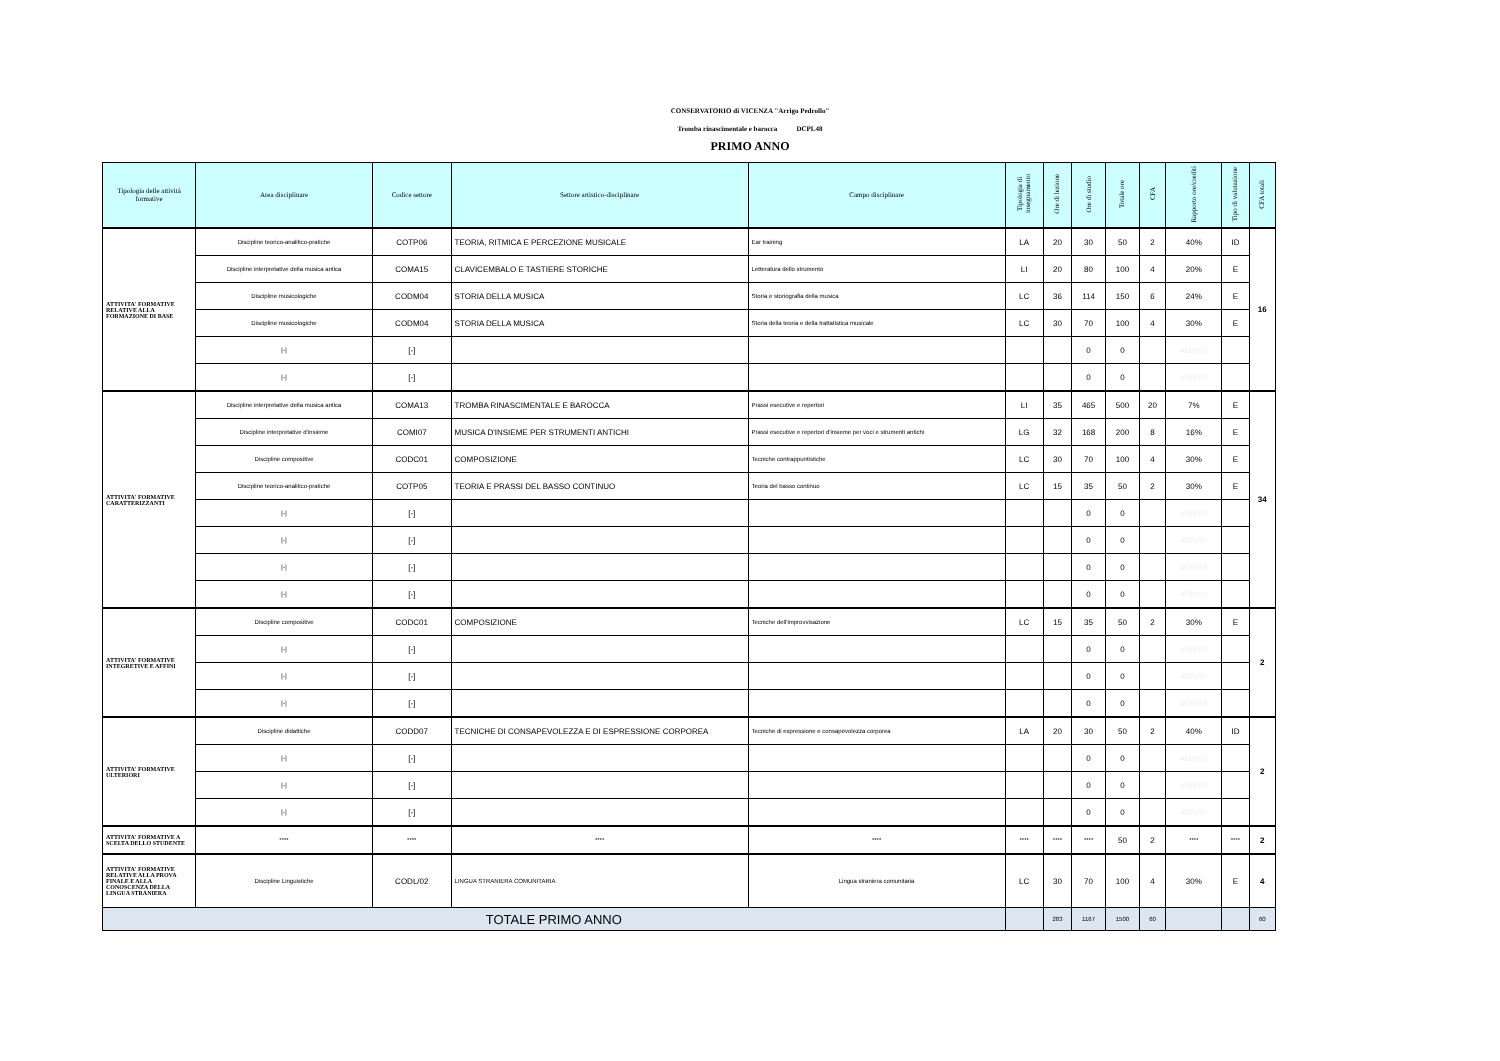CONSERVATORIO di VICENZA "Arrigo Pedrollo"
Tromba rinascimentale e barocca DCPL48
PRIMO ANNO
| Tipologia delle attività formative | Area disciplinare | Codice settore | Settore artistico-disciplinare | Campo disciplinare | Tipologia di insegnamento | Ore di lezione | Ore di studio | Totale ore | CFA | Rapporto ore/crediti | Tipo di valutazione | CFA totali |
| --- | --- | --- | --- | --- | --- | --- | --- | --- | --- | --- | --- | --- |
| ATTIVITA' FORMATIVE RELATIVE ALLA FORMAZIONE DI BASE | Discipline teorico-analitico-pratiche | COTP06 | TEORIA, RITMICA E PERCEZIONE MUSICALE | Ear training | LA | 20 | 30 | 50 | 2 | 40% | ID | 16 |
| | Discipline interpretative della musica antica | COMA15 | CLAVICEMBALO E TASTIERE STORICHE | Letteratura dello strumento | LI | 20 | 80 | 100 | 4 | 20% | E | |
| | Discipline musicologiche | CODM04 | STORIA DELLA MUSICA | Storia e storiografia della musica | LC | 36 | 114 | 150 | 6 | 24% | E | |
| | Discipline musicologiche | CODM04 | STORIA DELLA MUSICA | Storia della teoria e della trattatistica musicale | LC | 30 | 70 | 100 | 4 | 30% | E | |
| | [-] | [-] | | | | | 0 | 0 | | #DIV/0! | | |
| | [-] | [-] | | | | | 0 | 0 | | #DIV/0! | | |
| ATTIVITA' FORMATIVE CARATTERIZZANTI | Discipline interpretative della musica antica | COMA13 | TROMBA RINASCIMENTALE E BAROCCA | Prassi esecutive e repertori | LI | 35 | 465 | 500 | 20 | 7% | E | 34 |
| | Discipline interpretative d'insieme | COMI07 | MUSICA D'INSIEME PER STRUMENTI ANTICHI | Prassi esecutive e repertori d'insieme per voci e strumenti antichi | LG | 32 | 168 | 200 | 8 | 16% | E | |
| | Discipline compositive | CODC01 | COMPOSIZIONE | Tecniche contrappuntistiche | LC | 30 | 70 | 100 | 4 | 30% | E | |
| | Discipline teorico-analitico-pratiche | COTP05 | TEORIA E PRASSI DEL BASSO CONTINUO | Teoria del basso continuo | LC | 15 | 35 | 50 | 2 | 30% | E | |
| | [-] | [-] | | | | | 0 | 0 | | #DIV/0! | | |
| | [-] | [-] | | | | | 0 | 0 | | #DIV/0! | | |
| | [-] | [-] | | | | | 0 | 0 | | #DIV/0! | | |
| | [-] | [-] | | | | | 0 | 0 | | #DIV/0! | | |
| ATTIVITA' FORMATIVE INTEGRETIVE E AFFINI | Discipline compositive | CODC01 | COMPOSIZIONE | Tecniche dell'improvvisazione | LC | 15 | 35 | 50 | 2 | 30% | E | 2 |
| | [-] | [-] | | | | | 0 | 0 | | #DIV/0! | | |
| | [-] | [-] | | | | | 0 | 0 | | #DIV/0! | | |
| | [-] | [-] | | | | | 0 | 0 | | #DIV/0! | | |
| ATTIVITA' FORMATIVE ULTERIORI | Discipline didattiche | CODD07 | TECNICHE DI CONSAPEVOLEZZA E DI ESPRESSIONE CORPOREA | Tecniche di espressione e consapevolezza corporea | LA | 20 | 30 | 50 | 2 | 40% | ID | 2 |
| | [-] | [-] | | | | | 0 | 0 | | #DIV/0! | | |
| | [-] | [-] | | | | | 0 | 0 | | #DIV/0! | | |
| | [-] | [-] | | | | | 0 | 0 | | #DIV/0! | | |
| ATTIVITA' FORMATIVE A SCELTA DELLO STUDENTE | **** | **** | **** | **** | **** | **** | **** | 50 | 2 | **** | **** | 2 |
| ATTIVITA' FORMATIVE RELATIVE ALLA PROVA FINALE E ALLA CONOSCENZA DELLA LINGUA STRANIERA | Discipline Linguistiche | CODL/02 | LINGUA STRANIERA COMUNITARIA | Lingua straniera comunitaria | LC | 30 | 70 | 100 | 4 | 30% | E | 4 |
| TOTALE PRIMO ANNO | | | | | | 283 | 1167 | 1500 | 60 | | | 60 |